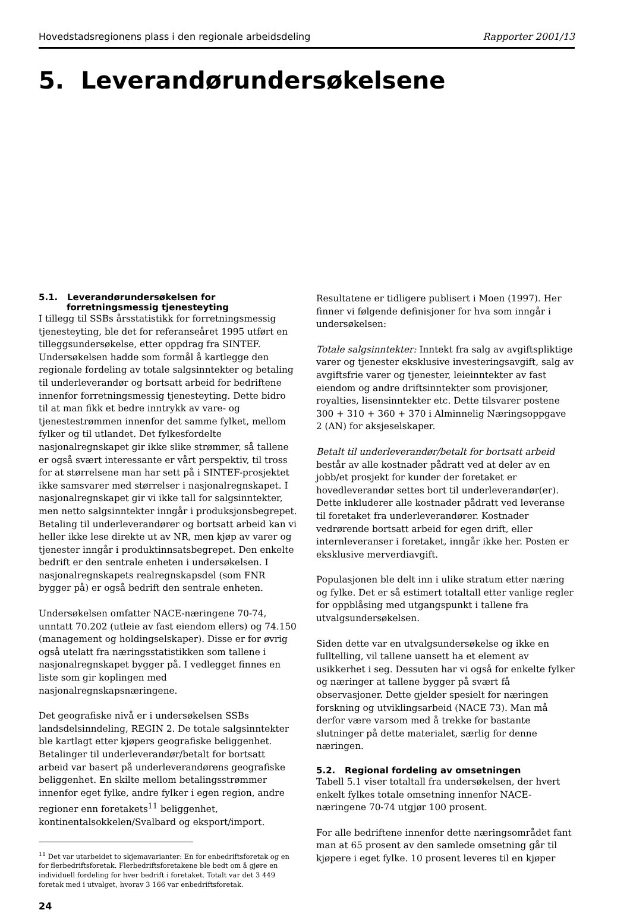Hovedstadsregionens plass i den regionale arbeidsdeling Rapporter 2001/13
5. Leverandørundersøkelsene
5.1. Leverandørundersøkelsen for
forretningsmessig tjenesteyting
I tillegg til SSBs årsstatistikk for forretningsmessig tjenesteyting, ble det for referanseåret 1995 utført en tilleggsundersøkelse, etter oppdrag fra SINTEF. Undersøkelsen hadde som formål å kartlegge den regionale fordeling av totale salgsinntekter og betaling til underleverandør og bortsatt arbeid for bedriftene innenfor forretningsmessig tjenesteyting. Dette bidro til at man fikk et bedre inntrykk av vare- og tjenestestrømmen innenfor det samme fylket, mellom fylker og til utlandet. Det fylkesfordelte nasjonalregnskapet gir ikke slike strømmer, så tallene er også svært interessante er vårt perspektiv, til tross for at størrelsene man har sett på i SINTEF-prosjektet ikke samsvarer med størrelser i nasjonalregnskapet. I nasjonalregnskapet gir vi ikke tall for salgsinntekter, men netto salgsinntekter inngår i produksjonsbegrepet. Betaling til underleverandører og bortsatt arbeid kan vi heller ikke lese direkte ut av NR, men kjøp av varer og tjenester inngår i produktinnsatsbegrepet. Den enkelte bedrift er den sentrale enheten i undersøkelsen. I nasjonalregnskapets realregnskapsdel (som FNR bygger på) er også bedrift den sentrale enheten.
Undersøkelsen omfatter NACE-næringene 70-74, unntatt 70.202 (utleie av fast eiendom ellers) og 74.150 (management og holdingselskaper). Disse er for øvrig også utelatt fra næringsstatistikken som tallene i nasjonalregnskapet bygger på. I vedlegget finnes en liste som gir koplingen med nasjonalregnskapsnæringene.
Det geografiske nivå er i undersøkelsen SSBs landsdelsinndeling, REGIN 2. De totale salgsinntekter ble kartlagt etter kjøpers geografiske beliggenhet. Betalinger til underleverandør/betalt for bortsatt arbeid var basert på underleverandørens geografiske beliggenhet. En skilte mellom betalingsstrømmer innenfor eget fylke, andre fylker i egen region, andre regioner enn foretakets<sup>11</sup> beliggenhet, kontinentalsokkelen/Svalbard og eksport/import.
<sup>11</sup> Det var utarbeidet to skjemavarianter: En for enbedriftsforetak og en for flerbedriftsforetak. Flerbedriftsforetakene ble bedt om å gjøre en individuell fordeling for hver bedrift i foretaket. Totalt var det 3 449 foretak med i utvalget, hvorav 3 166 var enbedriftsforetak.
24
Resultatene er tidligere publisert i Moen (1997). Her finner vi følgende definisjoner for hva som inngår i undersøkelsen:
Totale salgsinntekter: Inntekt fra salg av avgiftspliktige varer og tjenester eksklusive investeringsavgift, salg av avgiftsfrie varer og tjenester, leieinntekter av fast eiendom og andre driftsinntekter som provisjoner, royalties, lisensinntekter etc. Dette tilsvarer postene 300 + 310 + 360 + 370 i Alminnelig Næringsoppgave 2 (AN) for aksjeselskaper.
Betalt til underleverandør/betalt for bortsatt arbeid består av alle kostnader pådratt ved at deler av en jobb/et prosjekt for kunder der foretaket er hovedleverandør settes bort til underleverandør(er). Dette inkluderer alle kostnader pådratt ved leveranse til foretaket fra underleverandører. Kostnader vedrørende bortsatt arbeid for egen drift, eller internleveranser i foretaket, inngår ikke her. Posten er eksklusive merverdiavgift.
Populasjonen ble delt inn i ulike stratum etter næring og fylke. Det er så estimert totaltall etter vanlige regler for oppblåsing med utgangspunkt i tallene fra utvalgsundersøkelsen.
Siden dette var en utvalgsundersøkelse og ikke en fulltelling, vil tallene uansett ha et element av usikkerhet i seg. Dessuten har vi også for enkelte fylker og næringer at tallene bygger på svært få observasjoner. Dette gjelder spesielt for næringen forskning og utviklingsarbeid (NACE 73). Man må derfor være varsom med å trekke for bastante slutninger på dette materialet, særlig for denne næringen.
5.2. Regional fordeling av omsetningen
Tabell 5.1 viser totaltall fra undersøkelsen, der hvert enkelt fylkes totale omsetning innenfor NACE-næringene 70-74 utgjør 100 prosent.
For alle bedriftene innenfor dette næringsområdet fant man at 65 prosent av den samlede omsetning går til kjøpere i eget fylke. 10 prosent leveres til en kjøper